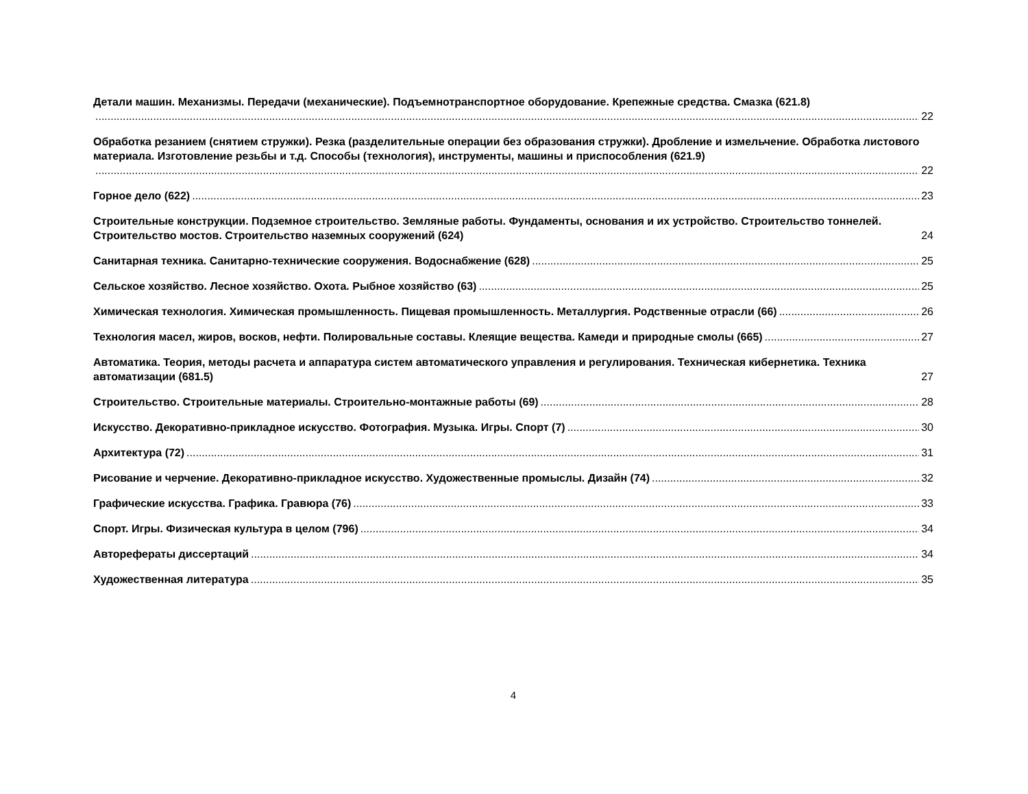Детали машин. Механизмы. Передачи (механические). Подъемнотранспортное оборудование. Крепежные средства. Смазка (621.8)
22
Обработка резанием (снятием стружки). Резка (разделительные операции без образования стружки). Дробление и измельчение. Обработка листового материала. Изготовление резьбы и т.д. Способы (технология), инструменты, машины и приспособления (621.9)
22
Горное дело (622) 23
Строительные конструкции. Подземное строительство. Земляные работы. Фундаменты, основания и их устройство. Строительство тоннелей. Строительство мостов. Строительство наземных сооружений (624) 24
Санитарная техника. Санитарно-технические сооружения. Водоснабжение (628) 25
Сельское хозяйство. Лесное хозяйство. Охота. Рыбное хозяйство (63) 25
Химическая технология. Химическая промышленность. Пищевая промышленность. Металлургия. Родственные отрасли (66) 26
Технология масел, жиров, восков, нефти. Полировальные составы. Клеящие вещества. Камеди и природные смолы (665) 27
Автоматика. Теория, методы расчета и аппаратура систем автоматического управления и регулирования. Техническая кибернетика. Техника автоматизации (681.5) 27
Строительство. Строительные материалы. Строительно-монтажные работы (69) 28
Искусство. Декоративно-прикладное искусство. Фотография. Музыка. Игры. Спорт (7) 30
Архитектура (72) 31
Рисование и черчение. Декоративно-прикладное искусство. Художественные промыслы. Дизайн (74) 32
Графические искусства. Графика. Гравюра (76) 33
Спорт. Игры. Физическая культура в целом (796) 34
Авторефераты диссертаций 34
Художественная литература 35
4